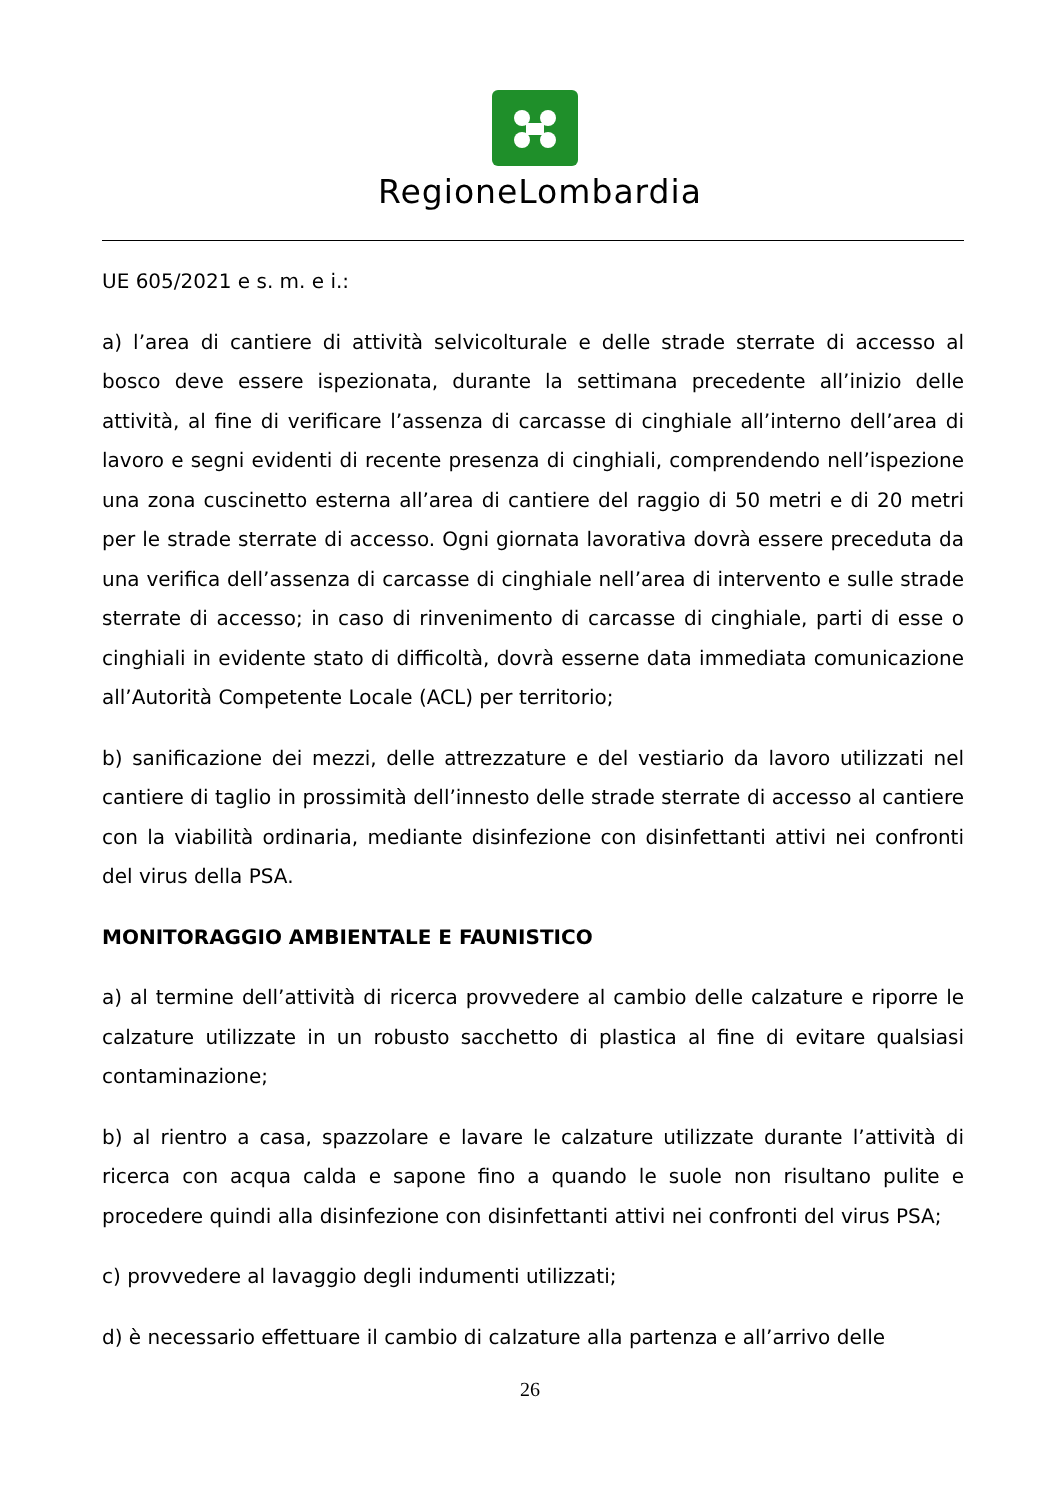RegioneLombardia
UE 605/2021 e s. m. e i.:
a) l’area di cantiere di attività selvicolturale e delle strade sterrate di accesso al bosco deve essere ispezionata, durante la settimana precedente all’inizio delle attività, al fine di verificare l’assenza di carcasse di cinghiale all’interno dell’area di lavoro e segni evidenti di recente presenza di cinghiali, comprendendo nell’ispezione una zona cuscinetto esterna all’area di cantiere del raggio di 50 metri e di 20 metri per le strade sterrate di accesso. Ogni giornata lavorativa dovrà essere preceduta da una verifica dell’assenza di carcasse di cinghiale nell’area di intervento e sulle strade sterrate di accesso; in caso di rinvenimento di carcasse di cinghiale, parti di esse o cinghiali in evidente stato di difficoltà, dovrà esserne data immediata comunicazione all’Autorità Competente Locale (ACL) per territorio;
b) sanificazione dei mezzi, delle attrezzature e del vestiario da lavoro utilizzati nel cantiere di taglio in prossimità dell’innesto delle strade sterrate di accesso al cantiere con la viabilità ordinaria, mediante disinfezione con disinfettanti attivi nei confronti del virus della PSA.
MONITORAGGIO AMBIENTALE E FAUNISTICO
a) al termine dell’attività di ricerca provvedere al cambio delle calzature e riporre le calzature utilizzate in un robusto sacchetto di plastica al fine di evitare qualsiasi contaminazione;
b) al rientro a casa, spazzolare e lavare le calzature utilizzate durante l’attività di ricerca con acqua calda e sapone fino a quando le suole non risultano pulite e procedere quindi alla disinfezione con disinfettanti attivi nei confronti del virus PSA;
c) provvedere al lavaggio degli indumenti utilizzati;
d) è necessario effettuare il cambio di calzature alla partenza e all’arrivo delle
26